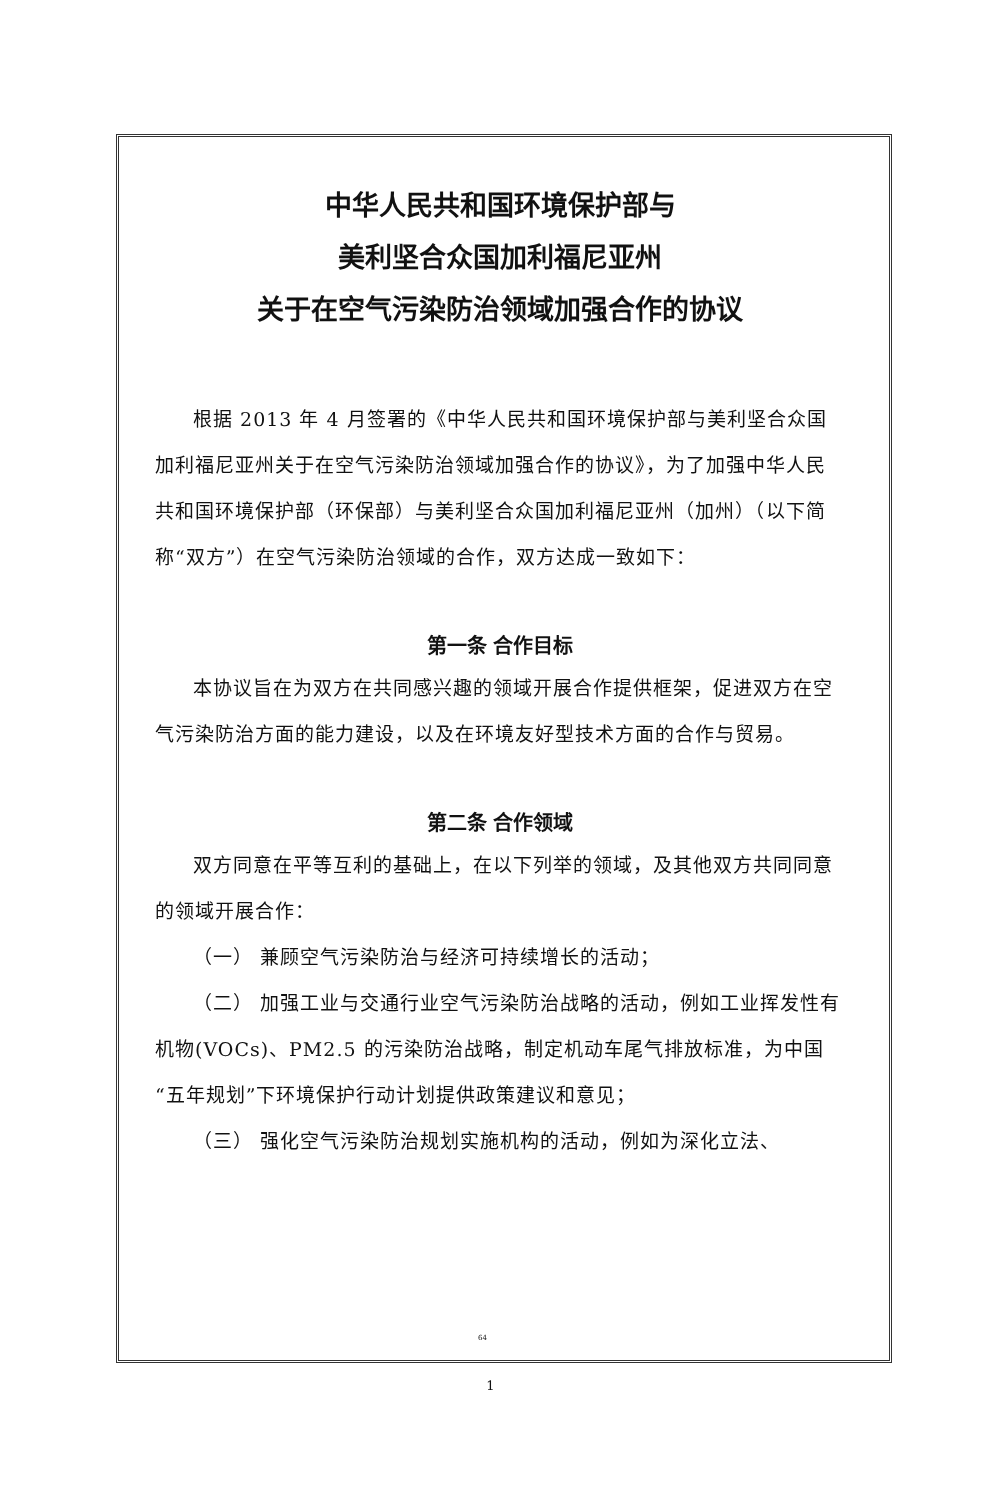中华人民共和国环境保护部与
美利坚合众国加利福尼亚州
关于在空气污染防治领域加强合作的协议
根据 2013 年 4 月签署的《中华人民共和国环境保护部与美利坚合众国加利福尼亚州关于在空气污染防治领域加强合作的协议》，为了加强中华人民共和国环境保护部（环保部）与美利坚合众国加利福尼亚州（加州）（以下简称“双方”）在空气污染防治领域的合作，双方达成一致如下：
第一条 合作目标
本协议旨在为双方在共同感兴趣的领域开展合作提供框架，促进双方在空气污染防治方面的能力建设，以及在环境友好型技术方面的合作与贸易。
第二条 合作领域
双方同意在平等互利的基础上，在以下列举的领域，及其他双方共同同意的领域开展合作：
（一） 兼顾空气污染防治与经济可持续增长的活动；
（二） 加强工业与交通行业空气污染防治战略的活动，例如工业挥发性有机物(VOCs)、PM2.5 的污染防治战略，制定机动车尾气排放标准，为中国“五年规划”下环境保护行动计划提供政策建议和意见；
（三） 强化空气污染防治规划实施机构的活动，例如为深化立法、
64
1